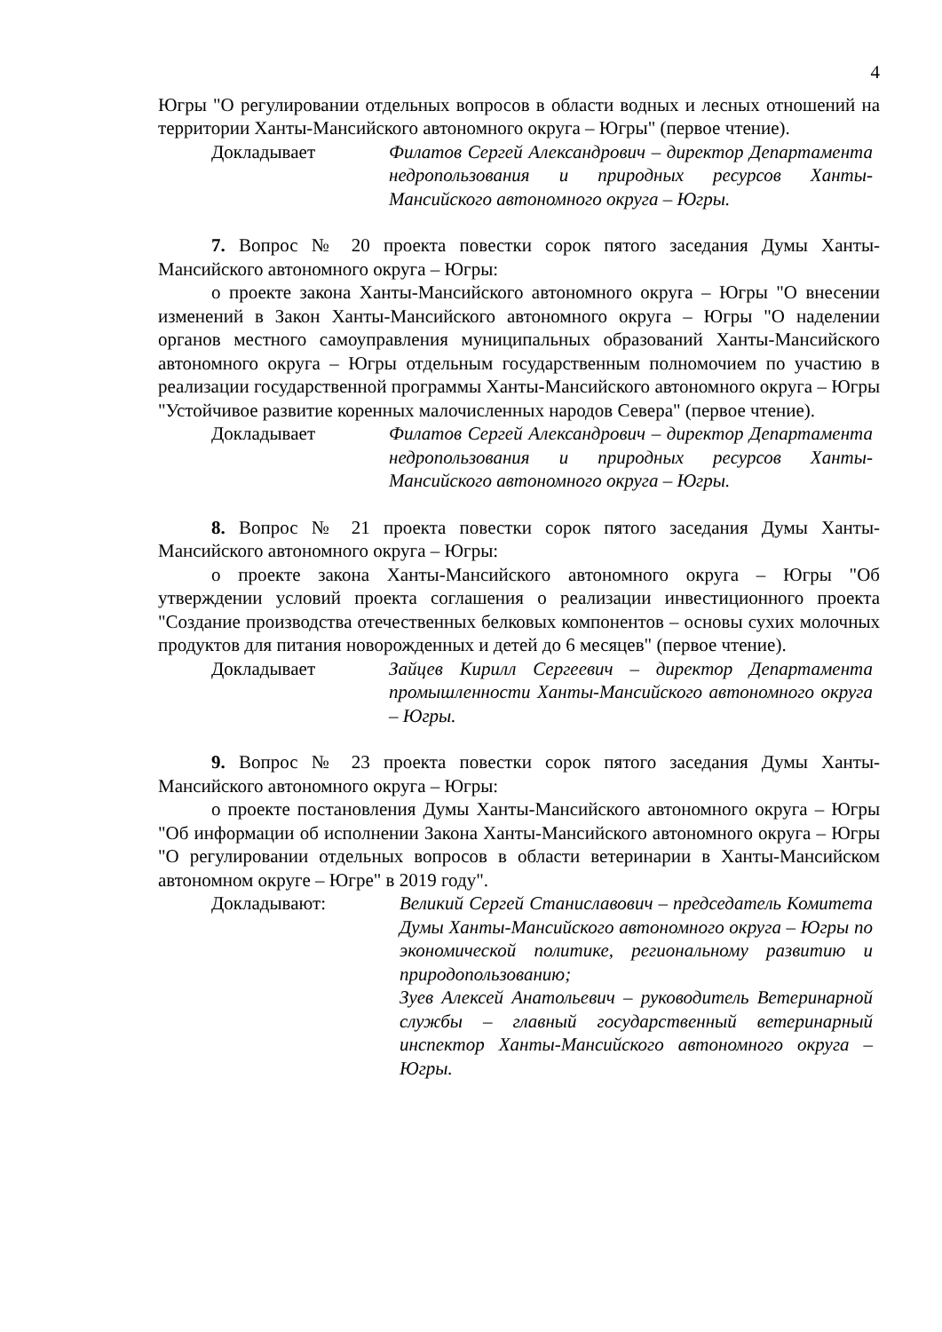4
Югры "О регулировании отдельных вопросов в области водных и лесных отношений на территории Ханты-Мансийского автономного округа – Югры" (первое чтение).
Докладывает Филатов Сергей Александрович – директор Департамента недропользования и природных ресурсов Ханты-Мансийского автономного округа – Югры.
7. Вопрос № 20 проекта повестки сорок пятого заседания Думы Ханты-Мансийского автономного округа – Югры:
о проекте закона Ханты-Мансийского автономного округа – Югры "О внесении изменений в Закон Ханты-Мансийского автономного округа – Югры "О наделении органов местного самоуправления муниципальных образований Ханты-Мансийского автономного округа – Югры отдельным государственным полномочием по участию в реализации государственной программы Ханты-Мансийского автономного округа – Югры "Устойчивое развитие коренных малочисленных народов Севера" (первое чтение).
Докладывает Филатов Сергей Александрович – директор Департамента недропользования и природных ресурсов Ханты-Мансийского автономного округа – Югры.
8. Вопрос № 21 проекта повестки сорок пятого заседания Думы Ханты-Мансийского автономного округа – Югры:
о проекте закона Ханты-Мансийского автономного округа – Югры "Об утверждении условий проекта соглашения о реализации инвестиционного проекта "Создание производства отечественных белковых компонентов – основы сухих молочных продуктов для питания новорожденных и детей до 6 месяцев" (первое чтение).
Докладывает Зайцев Кирилл Сергеевич – директор Департамента промышленности Ханты-Мансийского автономного округа – Югры.
9. Вопрос № 23 проекта повестки сорок пятого заседания Думы Ханты-Мансийского автономного округа – Югры:
о проекте постановления Думы Ханты-Мансийского автономного округа – Югры "Об информации об исполнении Закона Ханты-Мансийского автономного округа – Югры "О регулировании отдельных вопросов в области ветеринарии в Ханты-Мансийском автономном округе – Югре" в 2019 году".
Докладывают: Великий Сергей Станиславович – председатель Комитета Думы Ханты-Мансийского автономного округа – Югры по экономической политике, региональному развитию и природопользованию;
Зуев Алексей Анатольевич – руководитель Ветеринарной службы – главный государственный ветеринарный инспектор Ханты-Мансийского автономного округа – Югры.